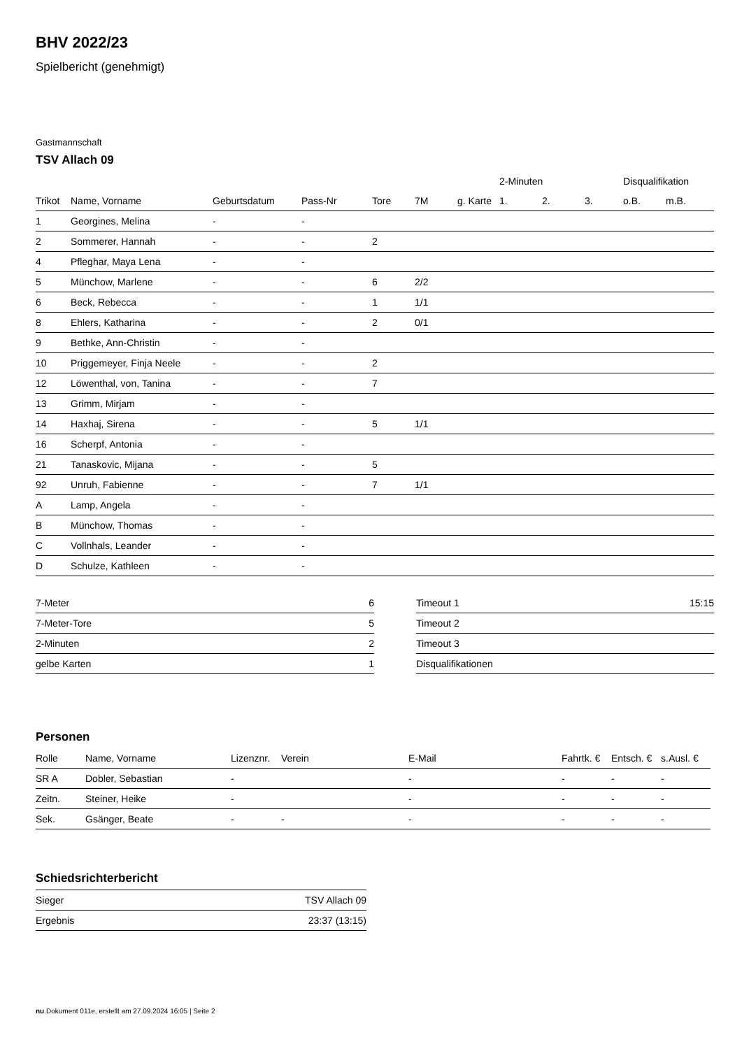BHV 2022/23
Spielbericht (genehmigt)
Gastmannschaft
TSV Allach 09
| | | | | | | | 2-Minuten | | | Disqualifikation | |
| --- | --- | --- | --- | --- | --- | --- | --- | --- | --- | --- | --- |
| Trikot | Name, Vorname | Geburtsdatum | Pass-Nr | Tore | 7M | g. Karte | 1. | 2. | 3. | o.B. | m.B. |
| 1 | Georgines, Melina | - | - | | | | | | | | |
| 2 | Sommerer, Hannah | - | - | 2 | | | | | | | |
| 4 | Pfleghar, Maya Lena | - | - | | | | | | | | |
| 5 | Münchow, Marlene | - | - | 6 | 2/2 | | | | | | |
| 6 | Beck, Rebecca | - | - | 1 | 1/1 | | | | | | |
| 8 | Ehlers, Katharina | - | - | 2 | 0/1 | | | | | | |
| 9 | Bethke, Ann-Christin | - | - | | | | | | | | |
| 10 | Priggemeyer, Finja Neele | - | - | 2 | | | | | | | |
| 12 | Löwenthal, von, Tanina | - | - | 7 | | | | | | | |
| 13 | Grimm, Mirjam | - | - | | | | | | | | |
| 14 | Haxhaj, Sirena | - | - | 5 | 1/1 | | | | | | |
| 16 | Scherpf, Antonia | - | - | | | | | | | | |
| 21 | Tanaskovic, Mijana | - | - | 5 | | | | | | | |
| 92 | Unruh, Fabienne | - | - | 7 | 1/1 | | | | | | |
| A | Lamp, Angela | - | - | | | | | | | | |
| B | Münchow, Thomas | - | - | | | | | | | | |
| C | Vollnhals, Leander | - | - | | | | | | | | |
| D | Schulze, Kathleen | - | - | | | | | | | | |
| 7-Meter | 6 |
| 7-Meter-Tore | 5 |
| 2-Minuten | 2 |
| gelbe Karten | 1 |
| Timeout 1 | 15:15 |
| Timeout 2 | |
| Timeout 3 | |
| Disqualifikationen | |
Personen
| Rolle | Name, Vorname | Lizenznr. | Verein | E-Mail | Fahrtk. € | Entsch. € | s.Ausl. € |
| --- | --- | --- | --- | --- | --- | --- | --- |
| SR A | Dobler, Sebastian | - | | - | - | - | - |
| Zeitn. | Steiner, Heike | - | | - | - | - | - |
| Sek. | Gsänger, Beate | - | - | - | - | - | - |
Schiedsrichterbericht
| Sieger | TSV Allach 09 |
| Ergebnis | 23:37 (13:15) |
nu.Dokument 011e, erstellt am 27.09.2024 16:05 | Seite 2